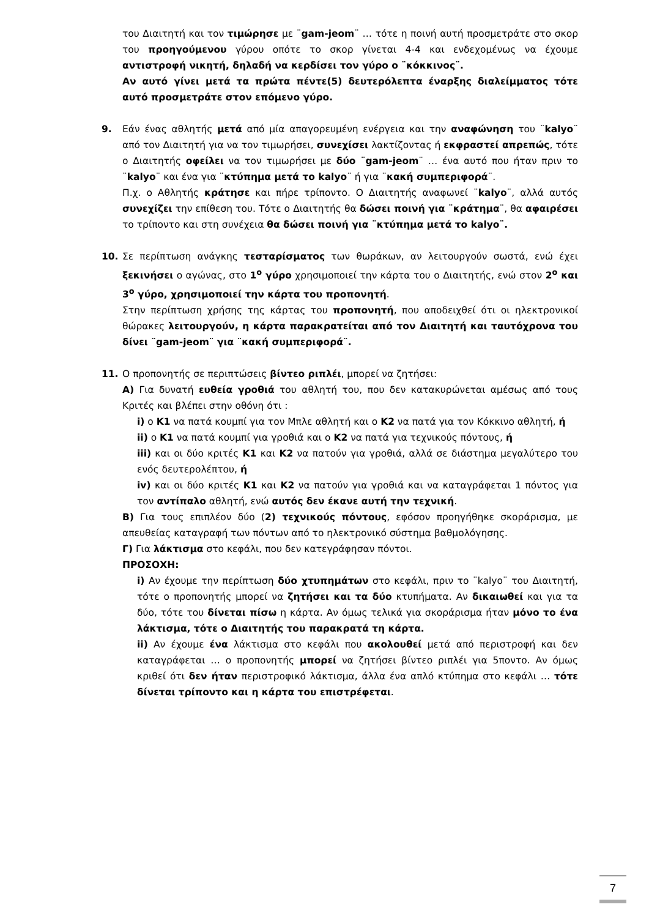του Διαιτητή και τον τιμώρησε με ¨gam-jeom¨ … τότε η ποινή αυτή προσμετράτε στο σκορ του προηγούμενου γύρου οπότε το σκορ γίνεται 4-4 και ενδεχομένως να έχουμε αντιστροφή νικητή, δηλαδή να κερδίσει τον γύρο ο ¨κόκκινος¨.
Αν αυτό γίνει μετά τα πρώτα πέντε(5) δευτερόλεπτα έναρξης διαλείμματος τότε αυτό προσμετράτε στον επόμενο γύρο.
9. Εάν ένας αθλητής μετά από μία απαγορευμένη ενέργεια και την αναφώνηση του ¨kalyo¨ από τον Διαιτητή για να τον τιμωρήσει, συνεχίσει λακτίζοντας ή εκφραστεί απρεπώς, τότε ο Διαιτητής οφείλει να τον τιμωρήσει με δύο ¨gam-jeom¨ … ένα αυτό που ήταν πριν το ¨kalyo¨ και ένα για ¨κτύπημα μετά το kalyo¨ ή για ¨κακή συμπεριφορά¨.
Π.χ. ο Αθλητής κράτησε και πήρε τρίποντο. Ο Διαιτητής αναφωνεί ¨kalyo¨, αλλά αυτός συνεχίζει την επίθεση του. Τότε ο Διαιτητής θα δώσει ποινή για ¨κράτημα¨, θα αφαιρέσει το τρίποντο και στη συνέχεια θα δώσει ποινή για ¨κτύπημα μετά το kalyo¨.
10. Σε περίπτωση ανάγκης τεσταρίσματος των θωράκων, αν λειτουργούν σωστά, ενώ έχει ξεκινήσει ο αγώνας, στο 1<sup>ο</sup> γύρο χρησιμοποιεί την κάρτα του ο Διαιτητής, ενώ στον 2<sup>ο</sup> και 3<sup>ο</sup> γύρο, χρησιμοποιεί την κάρτα του προπονητή.
Στην περίπτωση χρήσης της κάρτας του προπονητή, που αποδειχθεί ότι οι ηλεκτρονικοί θώρακες λειτουργούν, η κάρτα παρακρατείται από τον Διαιτητή και ταυτόχρονα του δίνει ¨gam-jeom¨ για ¨κακή συμπεριφορά¨.
11. Ο προπονητής σε περιπτώσεις βίντεο ριπλέι, μπορεί να ζητήσει:
Α) Για δυνατή ευθεία γροθιά του αθλητή του, που δεν κατακυρώνεται αμέσως από τους Κριτές και βλέπει στην οθόνη ότι :
i) ο Κ1 να πατά κουμπί για τον Μπλε αθλητή και ο Κ2 να πατά για τον Κόκκινο αθλητή, ή
ii) ο Κ1 να πατά κουμπί για γροθιά και ο Κ2 να πατά για τεχνικούς πόντους, ή
iii) και οι δύο κριτές Κ1 και Κ2 να πατούν για γροθιά, αλλά σε διάστημα μεγαλύτερο του ενός δευτερολέπτου, ή
iv) και οι δύο κριτές Κ1 και Κ2 να πατούν για γροθιά και να καταγράφεται 1 πόντος για τον αντίπαλο αθλητή, ενώ αυτός δεν έκανε αυτή την τεχνική.
Β) Για τους επιπλέον δύο (2) τεχνικούς πόντους, εφόσον προηγήθηκε σκοράρισμα, με απευθείας καταγραφή των πόντων από το ηλεκτρονικό σύστημα βαθμολόγησης.
Γ) Για λάκτισμα στο κεφάλι, που δεν κατεγράφησαν πόντοι.
ΠΡΟΣΟΧΗ:
i) Αν έχουμε την περίπτωση δύο χτυπημάτων στο κεφάλι, πριν το ¨kalyo¨ του Διαιτητή, τότε ο προπονητής μπορεί να ζητήσει και τα δύο κτυπήματα. Αν δικαιωθεί και για τα δύο, τότε του δίνεται πίσω η κάρτα. Αν όμως τελικά για σκοράρισμα ήταν μόνο το ένα λάκτισμα, τότε ο Διαιτητής του παρακρατά τη κάρτα.
ii) Αν έχουμε ένα λάκτισμα στο κεφάλι που ακολουθεί μετά από περιστροφή και δεν καταγράφεται … ο προπονητής μπορεί να ζητήσει βίντεο ριπλέι για 5ποντο. Αν όμως κριθεί ότι δεν ήταν περιστροφικό λάκτισμα, άλλα ένα απλό κτύπημα στο κεφάλι … τότε δίνεται τρίποντο και η κάρτα του επιστρέφεται.
7